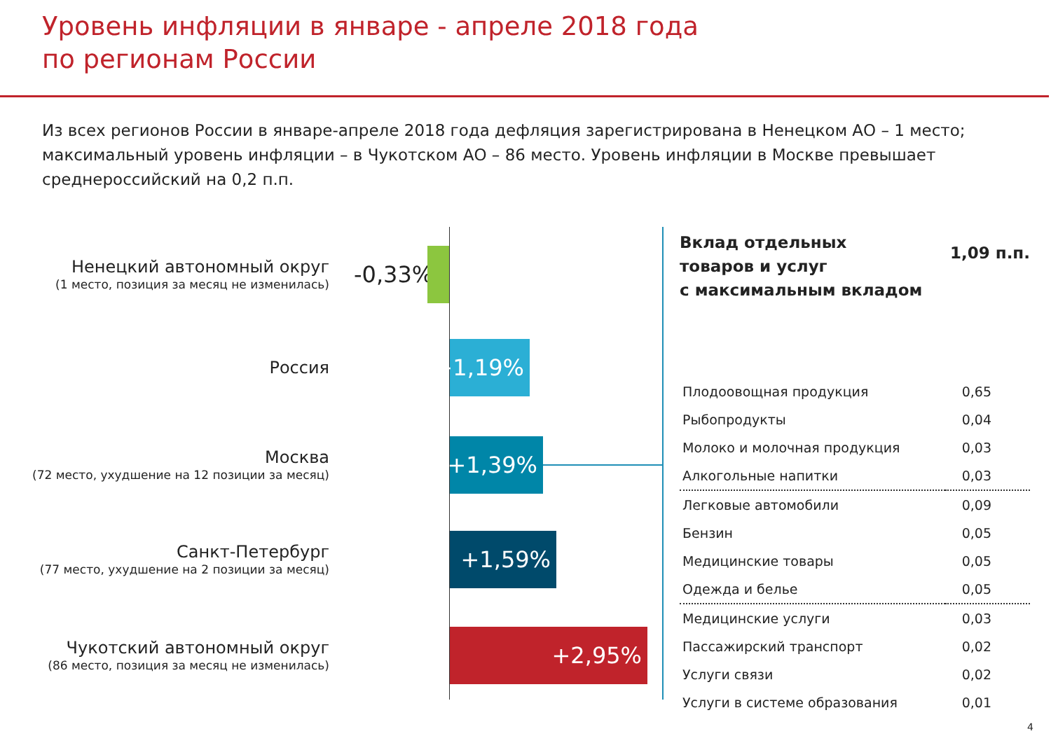Уровень инфляции в январе - апреле 2018 года
по регионам России
Из всех регионов России в январе-апреле 2018 года дефляция зарегистрирована в Ненецком АО – 1 место; максимальный уровень инфляции – в Чукотском АО – 86 место. Уровень инфляции в Москве превышает среднероссийский на 0,2 п.п.
Ненецкий автономный округ
(1 место, позиция за месяц не изменилась)
-0,33%
Россия
+1,19%
Москва
(72 место, ухудшение на 12 позиции за месяц)
+1,39%
Санкт-Петербург
(77 место, ухудшение на 2 позиции за месяц)
+1,59%
Чукотский автономный округ
(86 место, позиция за месяц не изменилась)
+2,95%
Вклад отдельных
товаров и услуг
с максимальным вкладом
1,09 п.п.
| Плодоовощная продукция | 0,65 |
| Рыбопродукты | 0,04 |
| Молоко и молочная продукция | 0,03 |
| Алкогольные напитки | 0,03 |
| Легковые автомобили | 0,09 |
| Бензин | 0,05 |
| Медицинские товары | 0,05 |
| Одежда и белье | 0,05 |
| Медицинские услуги | 0,03 |
| Пассажирский транспорт | 0,02 |
| Услуги связи | 0,02 |
| Услуги в системе образования | 0,01 |
4